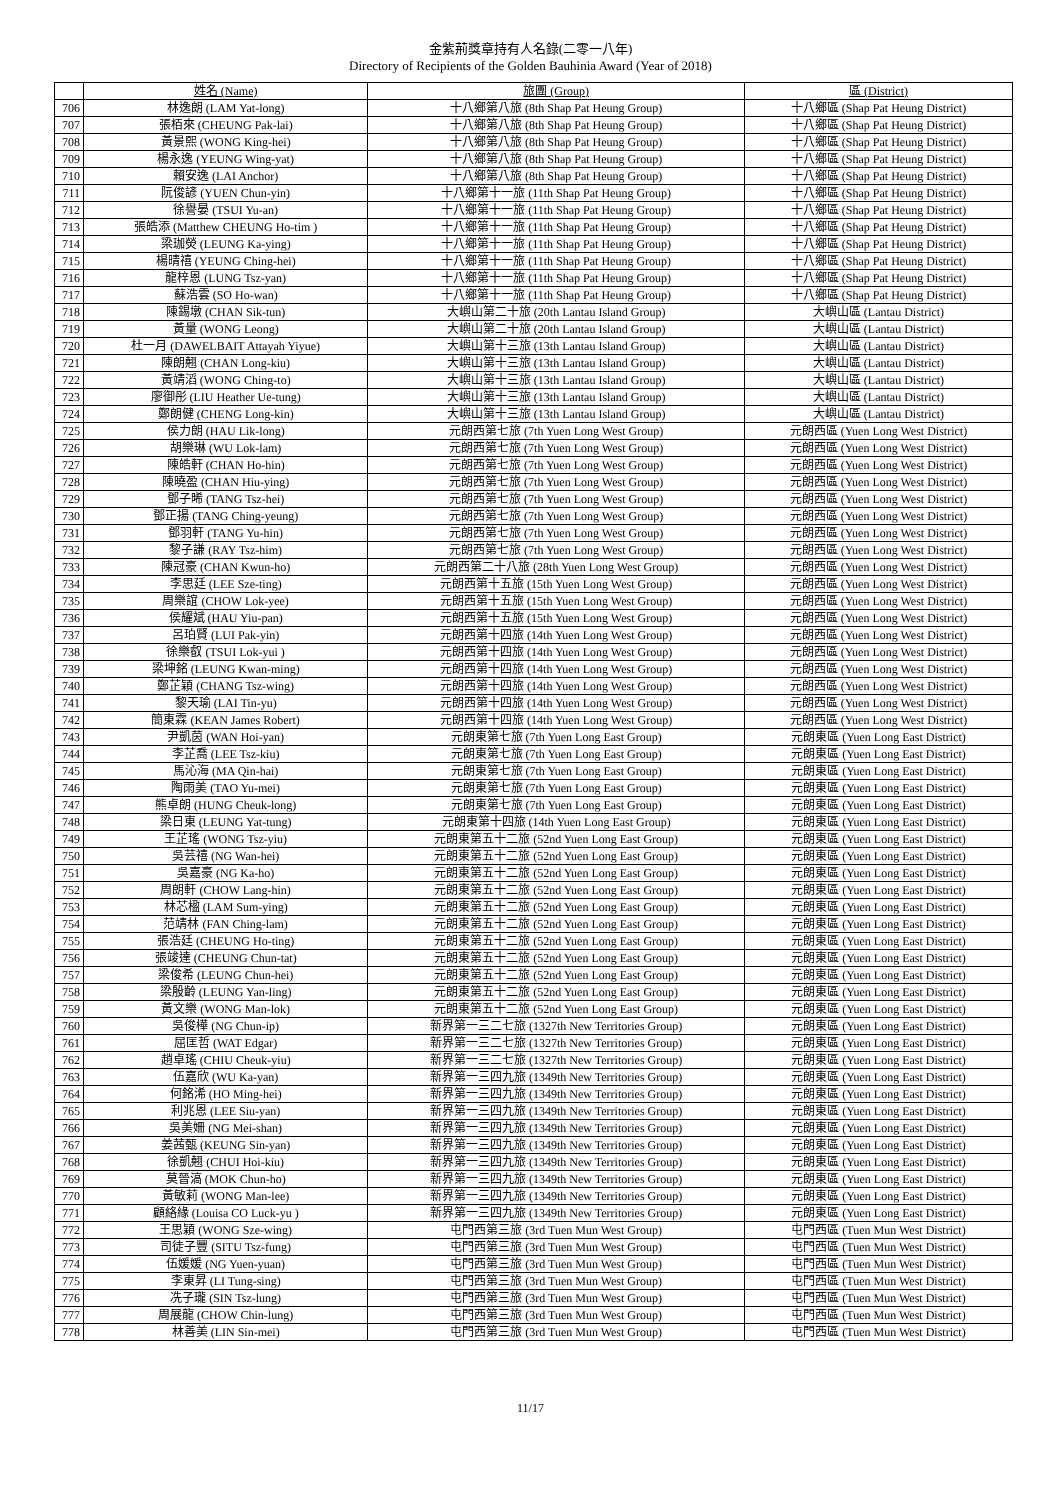金紫荊獎章持有人名錄(二零一八年)
Directory of Recipients of the Golden Bauhinia Award (Year of 2018)
| | 姓名 (Name) | 旅團 (Group) | 區 (District) |
| --- | --- | --- | --- |
| 706 | 林逸朗 (LAM Yat-long) | 十八鄉第八旅 (8th Shap Pat Heung Group) | 十八鄉區 (Shap Pat Heung District) |
| 707 | 張栢來 (CHEUNG Pak-lai) | 十八鄉第八旅 (8th Shap Pat Heung Group) | 十八鄉區 (Shap Pat Heung District) |
| 708 | 黃景熙 (WONG King-hei) | 十八鄉第八旅 (8th Shap Pat Heung Group) | 十八鄉區 (Shap Pat Heung District) |
| 709 | 楊永逸 (YEUNG Wing-yat) | 十八鄉第八旅 (8th Shap Pat Heung Group) | 十八鄉區 (Shap Pat Heung District) |
| 710 | 賴安逸 (LAI Anchor) | 十八鄉第八旅 (8th Shap Pat Heung Group) | 十八鄉區 (Shap Pat Heung District) |
| 711 | 阮俊諺 (YUEN Chun-yin) | 十八鄉第十一旅 (11th Shap Pat Heung Group) | 十八鄉區 (Shap Pat Heung District) |
| 712 | 徐譽晏 (TSUI Yu-an) | 十八鄉第十一旅 (11th Shap Pat Heung Group) | 十八鄉區 (Shap Pat Heung District) |
| 713 | 張皓添 (Matthew CHEUNG Ho-tim ) | 十八鄉第十一旅 (11th Shap Pat Heung Group) | 十八鄉區 (Shap Pat Heung District) |
| 714 | 梁珈熒 (LEUNG Ka-ying) | 十八鄉第十一旅 (11th Shap Pat Heung Group) | 十八鄉區 (Shap Pat Heung District) |
| 715 | 楊晴禧 (YEUNG Ching-hei) | 十八鄉第十一旅 (11th Shap Pat Heung Group) | 十八鄉區 (Shap Pat Heung District) |
| 716 | 龍梓恩 (LUNG Tsz-yan) | 十八鄉第十一旅 (11th Shap Pat Heung Group) | 十八鄉區 (Shap Pat Heung District) |
| 717 | 蘇浩雲 (SO Ho-wan) | 十八鄉第十一旅 (11th Shap Pat Heung Group) | 十八鄉區 (Shap Pat Heung District) |
| 718 | 陳錫墩 (CHAN Sik-tun) | 大嶼山第二十旅 (20th Lantau Island Group) | 大嶼山區 (Lantau District) |
| 719 | 黃量 (WONG Leong) | 大嶼山第二十旅 (20th Lantau Island Group) | 大嶼山區 (Lantau District) |
| 720 | 杜一月 (DAWELBAIT Attayah Yiyue) | 大嶼山第十三旅 (13th Lantau Island Group) | 大嶼山區 (Lantau District) |
| 721 | 陳朗翹 (CHAN Long-kiu) | 大嶼山第十三旅 (13th Lantau Island Group) | 大嶼山區 (Lantau District) |
| 722 | 黃靖滔 (WONG Ching-to) | 大嶼山第十三旅 (13th Lantau Island Group) | 大嶼山區 (Lantau District) |
| 723 | 廖御彤 (LIU Heather Ue-tung) | 大嶼山第十三旅 (13th Lantau Island Group) | 大嶼山區 (Lantau District) |
| 724 | 鄭朗健 (CHENG Long-kin) | 大嶼山第十三旅 (13th Lantau Island Group) | 大嶼山區 (Lantau District) |
| 725 | 侯力朗 (HAU Lik-long) | 元朗西第七旅 (7th Yuen Long West Group) | 元朗西區 (Yuen Long West District) |
| 726 | 胡樂琳 (WU Lok-lam) | 元朗西第七旅 (7th Yuen Long West Group) | 元朗西區 (Yuen Long West District) |
| 727 | 陳皓軒 (CHAN Ho-hin) | 元朗西第七旅 (7th Yuen Long West Group) | 元朗西區 (Yuen Long West District) |
| 728 | 陳曉盈 (CHAN Hiu-ying) | 元朗西第七旅 (7th Yuen Long West Group) | 元朗西區 (Yuen Long West District) |
| 729 | 鄧子晞 (TANG Tsz-hei) | 元朗西第七旅 (7th Yuen Long West Group) | 元朗西區 (Yuen Long West District) |
| 730 | 鄧正揚 (TANG Ching-yeung) | 元朗西第七旅 (7th Yuen Long West Group) | 元朗西區 (Yuen Long West District) |
| 731 | 鄧羽軒 (TANG Yu-hin) | 元朗西第七旅 (7th Yuen Long West Group) | 元朗西區 (Yuen Long West District) |
| 732 | 黎子謙 (RAY Tsz-him) | 元朗西第七旅 (7th Yuen Long West Group) | 元朗西區 (Yuen Long West District) |
| 733 | 陳冠豪 (CHAN Kwun-ho) | 元朗西第二十八旅 (28th Yuen Long West Group) | 元朗西區 (Yuen Long West District) |
| 734 | 李思廷 (LEE Sze-ting) | 元朗西第十五旅 (15th Yuen Long West Group) | 元朗西區 (Yuen Long West District) |
| 735 | 周樂誼 (CHOW Lok-yee) | 元朗西第十五旅 (15th Yuen Long West Group) | 元朗西區 (Yuen Long West District) |
| 736 | 侯耀斌 (HAU Yiu-pan) | 元朗西第十五旅 (15th Yuen Long West Group) | 元朗西區 (Yuen Long West District) |
| 737 | 呂珀賢 (LUI Pak-yin) | 元朗西第十四旅 (14th Yuen Long West Group) | 元朗西區 (Yuen Long West District) |
| 738 | 徐樂叡 (TSUI Lok-yui ) | 元朗西第十四旅 (14th Yuen Long West Group) | 元朗西區 (Yuen Long West District) |
| 739 | 梁坤銘 (LEUNG Kwan-ming) | 元朗西第十四旅 (14th Yuen Long West Group) | 元朗西區 (Yuen Long West District) |
| 740 | 鄭芷穎 (CHANG Tsz-wing) | 元朗西第十四旅 (14th Yuen Long West Group) | 元朗西區 (Yuen Long West District) |
| 741 | 黎天瑜 (LAI Tin-yu) | 元朗西第十四旅 (14th Yuen Long West Group) | 元朗西區 (Yuen Long West District) |
| 742 | 簡東霖 (KEAN James Robert) | 元朗西第十四旅 (14th Yuen Long West Group) | 元朗西區 (Yuen Long West District) |
| 743 | 尹凱茵 (WAN Hoi-yan) | 元朗東第七旅 (7th Yuen Long East Group) | 元朗東區 (Yuen Long East District) |
| 744 | 李芷喬 (LEE Tsz-kiu) | 元朗東第七旅 (7th Yuen Long East Group) | 元朗東區 (Yuen Long East District) |
| 745 | 馬沁海 (MA Qin-hai) | 元朗東第七旅 (7th Yuen Long East Group) | 元朗東區 (Yuen Long East District) |
| 746 | 陶雨美 (TAO Yu-mei) | 元朗東第七旅 (7th Yuen Long East Group) | 元朗東區 (Yuen Long East District) |
| 747 | 熊卓朗 (HUNG Cheuk-long) | 元朗東第七旅 (7th Yuen Long East Group) | 元朗東區 (Yuen Long East District) |
| 748 | 梁日東 (LEUNG Yat-tung) | 元朗東第十四旅 (14th Yuen Long East Group) | 元朗東區 (Yuen Long East District) |
| 749 | 王芷瑤 (WONG Tsz-yiu) | 元朗東第五十二旅 (52nd Yuen Long East Group) | 元朗東區 (Yuen Long East District) |
| 750 | 吳芸禧 (NG Wan-hei) | 元朗東第五十二旅 (52nd Yuen Long East Group) | 元朗東區 (Yuen Long East District) |
| 751 | 吳嘉豪 (NG Ka-ho) | 元朗東第五十二旅 (52nd Yuen Long East Group) | 元朗東區 (Yuen Long East District) |
| 752 | 周朗軒 (CHOW Lang-hin) | 元朗東第五十二旅 (52nd Yuen Long East Group) | 元朗東區 (Yuen Long East District) |
| 753 | 林芯楹 (LAM Sum-ying) | 元朗東第五十二旅 (52nd Yuen Long East Group) | 元朗東區 (Yuen Long East District) |
| 754 | 范靖林 (FAN Ching-lam) | 元朗東第五十二旅 (52nd Yuen Long East Group) | 元朗東區 (Yuen Long East District) |
| 755 | 張浩廷 (CHEUNG Ho-ting) | 元朗東第五十二旅 (52nd Yuen Long East Group) | 元朗東區 (Yuen Long East District) |
| 756 | 張竣達 (CHEUNG Chun-tat) | 元朗東第五十二旅 (52nd Yuen Long East Group) | 元朗東區 (Yuen Long East District) |
| 757 | 梁俊希 (LEUNG Chun-hei) | 元朗東第五十二旅 (52nd Yuen Long East Group) | 元朗東區 (Yuen Long East District) |
| 758 | 梁殷齡 (LEUNG Yan-ling) | 元朗東第五十二旅 (52nd Yuen Long East Group) | 元朗東區 (Yuen Long East District) |
| 759 | 黃文樂 (WONG Man-lok) | 元朗東第五十二旅 (52nd Yuen Long East Group) | 元朗東區 (Yuen Long East District) |
| 760 | 吳俊樺 (NG Chun-ip) | 新界第一三二七旅 (1327th New Territories Group) | 元朗東區 (Yuen Long East District) |
| 761 | 屈匡哲 (WAT Edgar) | 新界第一三二七旅 (1327th New Territories Group) | 元朗東區 (Yuen Long East District) |
| 762 | 趙卓瑤 (CHIU Cheuk-yiu) | 新界第一三二七旅 (1327th New Territories Group) | 元朗東區 (Yuen Long East District) |
| 763 | 伍嘉欣 (WU Ka-yan) | 新界第一三四九旅 (1349th New Territories Group) | 元朗東區 (Yuen Long East District) |
| 764 | 何銘浠 (HO Ming-hei) | 新界第一三四九旅 (1349th New Territories Group) | 元朗東區 (Yuen Long East District) |
| 765 | 利兆恩 (LEE Siu-yan) | 新界第一三四九旅 (1349th New Territories Group) | 元朗東區 (Yuen Long East District) |
| 766 | 吳美姍 (NG Mei-shan) | 新界第一三四九旅 (1349th New Territories Group) | 元朗東區 (Yuen Long East District) |
| 767 | 姜茜甄 (KEUNG Sin-yan) | 新界第一三四九旅 (1349th New Territories Group) | 元朗東區 (Yuen Long East District) |
| 768 | 徐凱翹 (CHUI Hoi-kiu) | 新界第一三四九旅 (1349th New Territories Group) | 元朗東區 (Yuen Long East District) |
| 769 | 莫晉滈 (MOK Chun-ho) | 新界第一三四九旅 (1349th New Territories Group) | 元朗東區 (Yuen Long East District) |
| 770 | 黃敏莉 (WONG Man-lee) | 新界第一三四九旅 (1349th New Territories Group) | 元朗東區 (Yuen Long East District) |
| 771 | 顧絡緣 (Louisa CO Luck-yu ) | 新界第一三四九旅 (1349th New Territories Group) | 元朗東區 (Yuen Long East District) |
| 772 | 王思穎 (WONG Sze-wing) | 屯門西第三旅 (3rd Tuen Mun West Group) | 屯門西區 (Tuen Mun West District) |
| 773 | 司徒子豐 (SITU Tsz-fung) | 屯門西第三旅 (3rd Tuen Mun West Group) | 屯門西區 (Tuen Mun West District) |
| 774 | 伍媛媛 (NG Yuen-yuan) | 屯門西第三旅 (3rd Tuen Mun West Group) | 屯門西區 (Tuen Mun West District) |
| 775 | 李東昇 (LI Tung-sing) | 屯門西第三旅 (3rd Tuen Mun West Group) | 屯門西區 (Tuen Mun West District) |
| 776 | 冼子瓏 (SIN Tsz-lung) | 屯門西第三旅 (3rd Tuen Mun West Group) | 屯門西區 (Tuen Mun West District) |
| 777 | 周展龍 (CHOW Chin-lung) | 屯門西第三旅 (3rd Tuen Mun West Group) | 屯門西區 (Tuen Mun West District) |
| 778 | 林善美 (LIN Sin-mei) | 屯門西第三旅 (3rd Tuen Mun West Group) | 屯門西區 (Tuen Mun West District) |
11/17